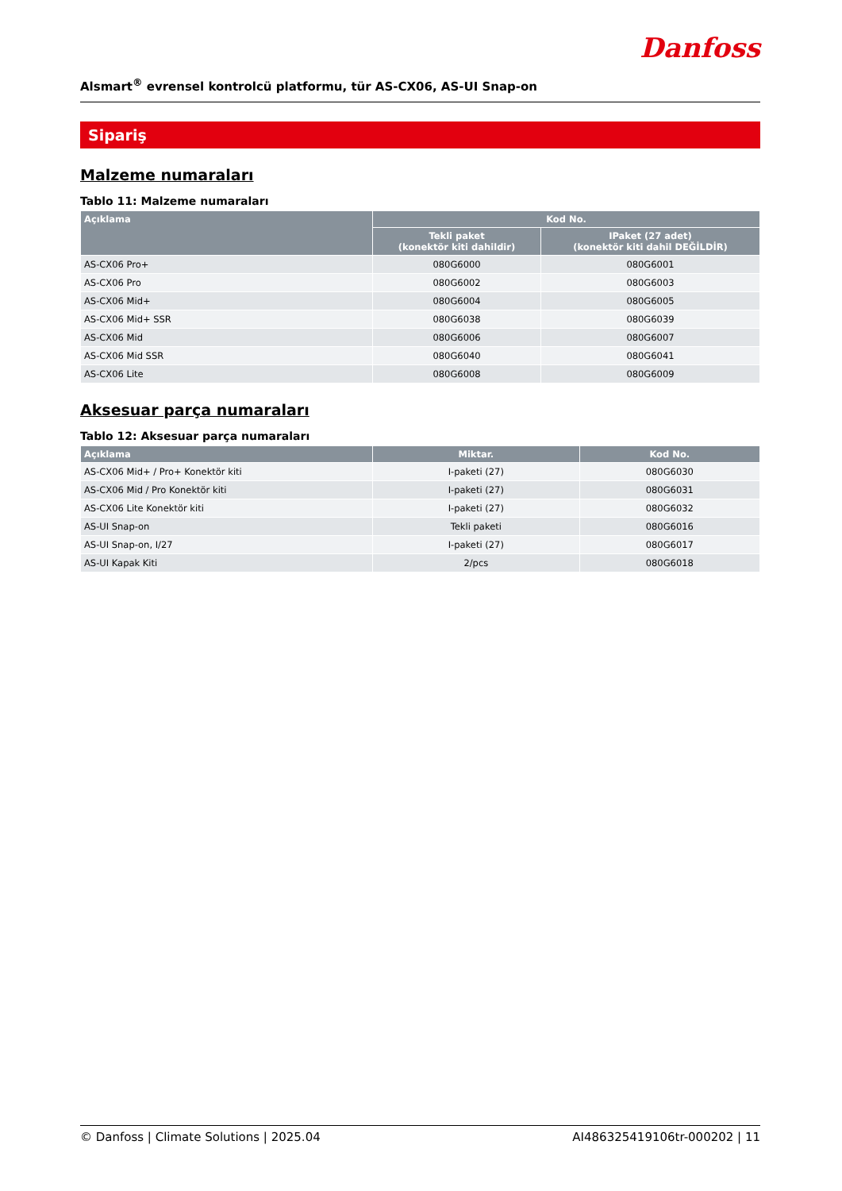Danfoss
Alsmart<sup>®</sup> evrensel kontrolcü platformu, tür AS-CX06, AS-UI Snap-on
Sipariş
Malzeme numaraları
Tablo 11: Malzeme numaraları
| Açıklama | Kod No. | |
| --- | --- | --- |
| | Tekli paket (konektör kiti dahildir) | IPaket (27 adet) (konektör kiti dahil DEĞİLDİR) |
| AS-CX06 Pro+ | 080G6000 | 080G6001 |
| AS-CX06 Pro | 080G6002 | 080G6003 |
| AS-CX06 Mid+ | 080G6004 | 080G6005 |
| AS-CX06 Mid+ SSR | 080G6038 | 080G6039 |
| AS-CX06 Mid | 080G6006 | 080G6007 |
| AS-CX06 Mid SSR | 080G6040 | 080G6041 |
| AS-CX06 Lite | 080G6008 | 080G6009 |
Aksesuar parça numaraları
Tablo 12: Aksesuar parça numaraları
| Açıklama | Miktar. | Kod No. |
| --- | --- | --- |
| AS-CX06 Mid+ / Pro+ Konektör kiti | I-paketi (27) | 080G6030 |
| AS-CX06 Mid / Pro Konektör kiti | I-paketi (27) | 080G6031 |
| AS-CX06 Lite Konektör kiti | I-paketi (27) | 080G6032 |
| AS-UI Snap-on | Tekli paketi | 080G6016 |
| AS-UI Snap-on, I/27 | I-paketi (27) | 080G6017 |
| AS-UI Kapak Kiti | 2/pcs | 080G6018 |
© Danfoss | Climate Solutions | 2025.04 AI486325419106tr-000202 | 11